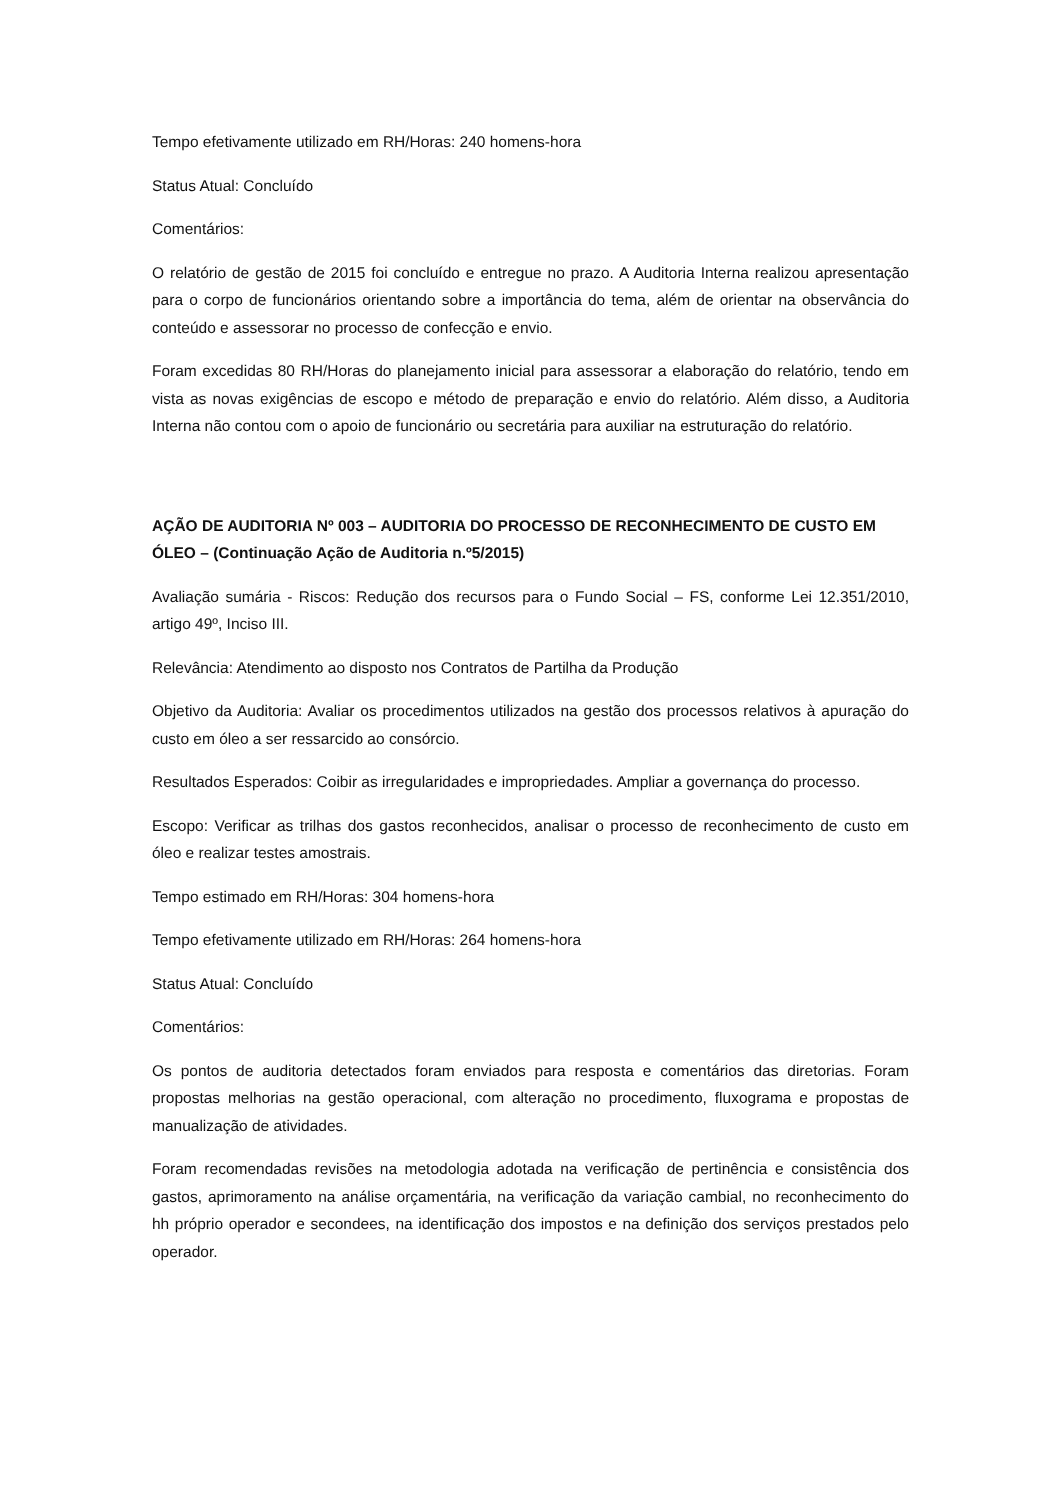Tempo efetivamente utilizado em RH/Horas: 240 homens-hora
Status Atual: Concluído
Comentários:
O relatório de gestão de 2015 foi concluído e entregue no prazo. A Auditoria Interna realizou apresentação para o corpo de funcionários orientando sobre a importância do tema, além de orientar na observância do conteúdo e assessorar no processo de confecção e envio.
Foram excedidas 80 RH/Horas do planejamento inicial para assessorar a elaboração do relatório, tendo em vista as novas exigências de escopo e método de preparação e envio do relatório. Além disso, a Auditoria Interna não contou com o apoio de funcionário ou secretária para auxiliar na estruturação do relatório.
AÇÃO DE AUDITORIA Nº 003 – AUDITORIA DO PROCESSO DE RECONHECIMENTO DE CUSTO EM ÓLEO – (Continuação Ação de Auditoria n.º5/2015)
Avaliação sumária - Riscos: Redução dos recursos para o Fundo Social – FS, conforme Lei 12.351/2010, artigo 49º, Inciso III.
Relevância: Atendimento ao disposto nos Contratos de Partilha da Produção
Objetivo da Auditoria: Avaliar os procedimentos utilizados na gestão dos processos relativos à apuração do custo em óleo a ser ressarcido ao consórcio.
Resultados Esperados: Coibir as irregularidades e impropriedades. Ampliar a governança do processo.
Escopo: Verificar as trilhas dos gastos reconhecidos, analisar o processo de reconhecimento de custo em óleo e realizar testes amostrais.
Tempo estimado em RH/Horas: 304 homens-hora
Tempo efetivamente utilizado em RH/Horas: 264 homens-hora
Status Atual: Concluído
Comentários:
Os pontos de auditoria detectados foram enviados para resposta e comentários das diretorias. Foram propostas melhorias na gestão operacional, com alteração no procedimento, fluxograma e propostas de manualização de atividades.
Foram recomendadas revisões na metodologia adotada na verificação de pertinência e consistência dos gastos, aprimoramento na análise orçamentária, na verificação da variação cambial, no reconhecimento do hh próprio operador e secondees, na identificação dos impostos e na definição dos serviços prestados pelo operador.